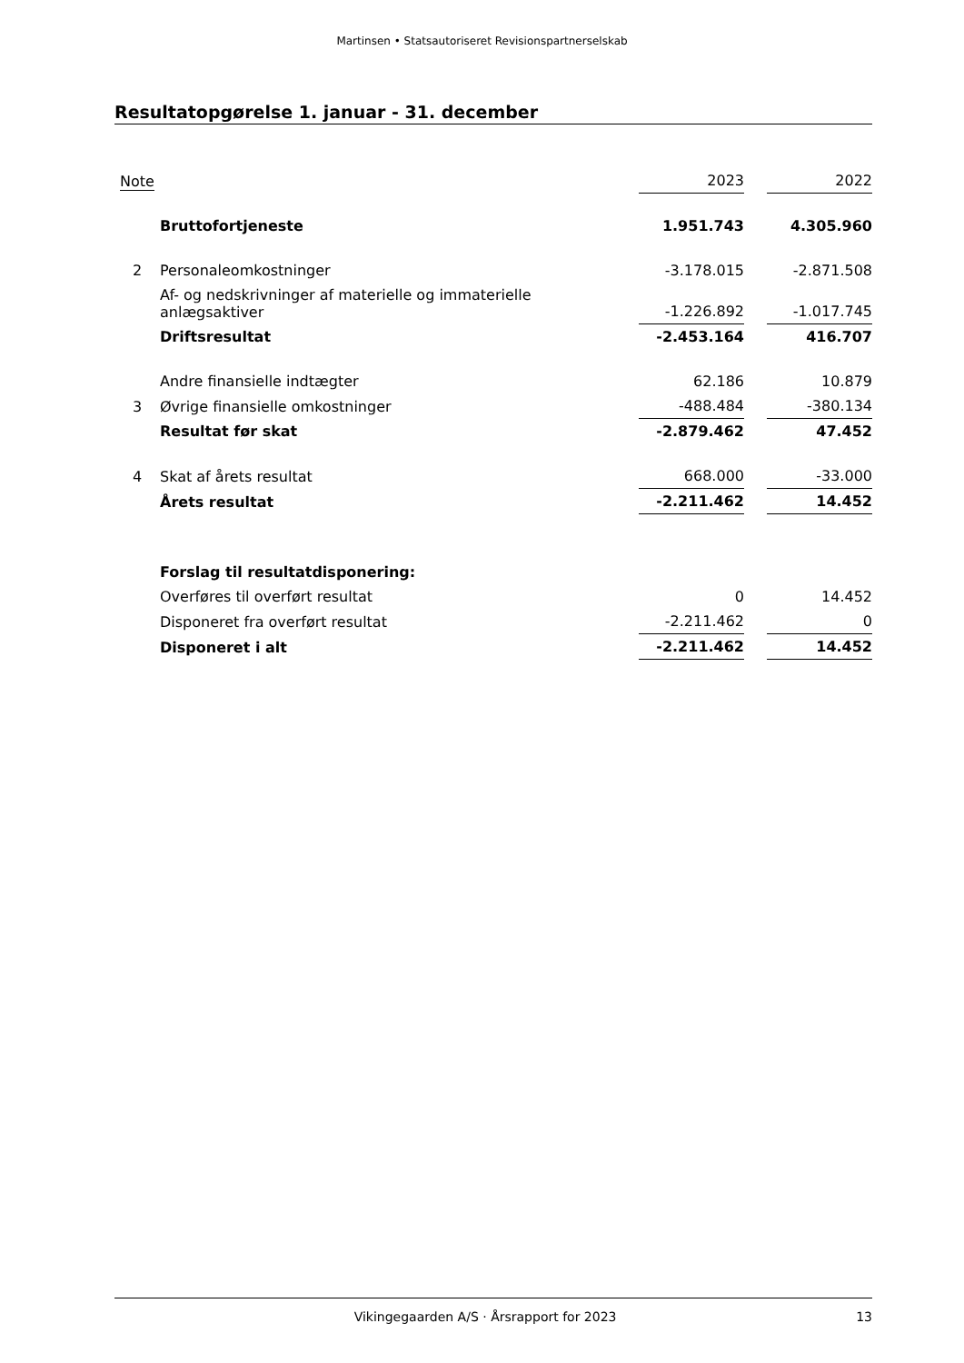Martinsen • Statsautoriseret Revisionspartnerselskab
Resultatopgørelse 1. januar - 31. december
| Note | | 2023 | | 2022 |
| --- | --- | --- | --- | --- |
| | Bruttofortjeneste | 1.951.743 | | 4.305.960 |
| 2 | Personaleomkostninger | -3.178.015 | | -2.871.508 |
| | Af- og nedskrivninger af materielle og immaterielle anlægsaktiver | -1.226.892 | | -1.017.745 |
| | Driftsresultat | -2.453.164 | | 416.707 |
| | Andre finansielle indtægter | 62.186 | | 10.879 |
| 3 | Øvrige finansielle omkostninger | -488.484 | | -380.134 |
| | Resultat før skat | -2.879.462 | | 47.452 |
| 4 | Skat af årets resultat | 668.000 | | -33.000 |
| | Årets resultat | -2.211.462 | | 14.452 |
| | Forslag til resultatdisponering: | | | |
| | Overføres til overført resultat | 0 | | 14.452 |
| | Disponeret fra overført resultat | -2.211.462 | | 0 |
| | Disponeret i alt | -2.211.462 | | 14.452 |
Vikingegaarden A/S · Årsrapport for 2023 13